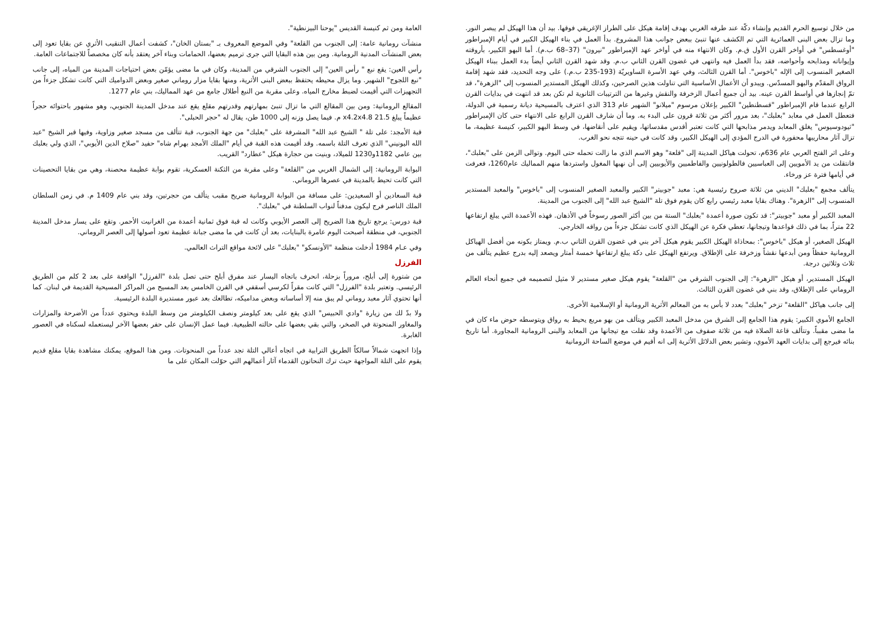من خلال توسيع الحرم القديم وإنشاء دكّة عند طرفه الغربي بهدف إقامة هيكل على الطراز الإغريقي فوقها. بيد أن هذا الهيكل لم يبصر النور. وما تزال بعض البنى العمائرية التي تم الكشف عنها تنبئ ببعض جوانب هذا المشروع. بدأ العمل في بناء الهيكل الكبير في أيام الإمبراطور "أوغسطس" في أواخر القرن الأول ق.م. وكان الانتهاء منه في أواخر عهد الإمبراطور "نيرون" (37–68 ب.م). أما البهو الكبير، بأروقته وإيواناته ومذابحه وأحواضه، فقد بدأ العمل فيه وانتهى في غضون القرن الثاني ب.م. وقد شهد القرن الثاني أيضاً بدء العمل ببناء الهيكل الصغير المنسوب إلى الإله "باخوس". أما القرن الثالث، وفي عهد الأسرة الساويريّة (193-235 ب.م.) على وجه التحديد، فقد شهد إقامة الرواق المقدّم والبهو المسدّس. ويبدو أن الأعمال الأساسية التي تناولت هذين الصرحين، وكذلك الهيكل المستدير المنسوب إلى "الزهرة"، قد تمّ إنجازها في أواسط القرن عينه. بيد أن جميع أعمال الزخرفة والنقش وغيرها من الترتيبات الثانوية لم تكن بعد قد انتهت في بدايات القرن الرابع عندما قام الإمبراطور "قسطنطين" الكبير بإعلان مرسوم "ميلانو" الشهير عام 313 الذي اعترف بالمسيحية ديانة رسمية في الدولة، فتعطل العمل في معابد "بعلبك"، بعد مرور أكثر من ثلاثة قرون على البدء به. وما أن شارف القرن الرابع على الانتهاء حتى كان الإمبراطور "ثيودوسيوس" يغلق المعابد ويدمر مذابحها التي كانت تعتبر أقدس مقدساتها، ويقيم على أنقاضها، في وسط البهو الكبير، كنيسة عظيمة، ما تزال آثار محاريبها محفورة في الدرج المؤدي إلى الهيكل الكبير، وقد كانت في حينه تتجه نحو الغرب.
وعلى اثر الفتح العربي عام 636م، تحولت هياكل المدينة إلى "قلعة" وهو الاسم الذي ما زالت تحمله حتى اليوم. وتوالى الزمن على "بعلبك"، فانتقلت من يد الأمويين إلى العباسيين فالطولونيين والفاطميين والأيوبيين إلى أن نهبها المغول واستردها منهم المماليك عام1260، فعرفت في أيامها فترة عز ورخاء.
يتألف مجمع "بعلبك" الديني من ثلاثة صروح رئيسية هي: معبد "جوبيتر" الكبير والمعبد الصغير المنسوب إلى "باخوس" والمعبد المستدير المنسوب إلى "الزهرة". وهناك بقايا معبد رئيسي رابع كان يقوم فوق تلة "الشيخ عبد الله" إلى الجنوب من المدينة.
المعبد الكبير أو معبد "جوبيتر": قد تكون صورة أعمدة "بعلبك" الستة من بين أكثر الصور رسوخاً في الأذهان. فهذه الأعمدة التي يبلغ ارتفاعها 22 متراً، بما في ذلك قواعدها وتيجانها، تعطي فكرة عن الهيكل الذي كانت تشكل جزءاً من رواقه الخارجي.
الهيكل الصغير، أو هيكل "باخوس": بمحاذاة الهيكل الكبير يقوم هيكل آخر بني في غضون القرن الثاني ب.م. ويمتاز بكونه من أفضل الهياكل الرومانية حفظاً ومن أبدعها نقشاً وزخرفة على الإطلاق. ويرتفع الهيكل على دكة يبلغ ارتفاعها خمسة أمتار ويصعد إليه بدرج عظيم يتألف من ثلاث وثلاثين درجة.
الهيكل المستدير، أو هيكل "الزهرة": إلى الجنوب الشرقي من "القلعة" يقوم هيكل صغير مستدير لا مثيل لتصميمه في جميع أنحاء العالم الروماني على الإطلاق، وقد بني في غضون القرن الثالث.
إلى جانب هياكل "القلعة" تزخر "بعلبك" بعدد لا بأس به من المعالم الأثرية الرومانية أو الإسلامية الأخرى.
الجامع الأموي الكبير: يقوم هذا الجامع إلى الشرق من مدخل المعبد الكبير ويتألف من بهو مربع يحيط به رواق ويتوسطه حوض ماء كان في ما مضى مقبباً. وتتألف قاعة الصلاة فيه من ثلاثة صفوف من الأعمدة وقد نقلت مع تيجانها من المعابد والبنى الرومانية المجاورة. أما تاريخ بنائه فيرجع إلى بدايات العهد الأموي، وتشير بعض الدلائل الأثرية إلى انه أقيم في موضع الساحة الرومانية
العامة ومن ثم كنيسة القديس "يوحنا البيزنطية".
منشآت رومانية عامة: إلى الجنوب من القلعة" وفي الموضع المعروف بـ "بستان الخان"، كشفت أعمال التنقيب الأثري عن بقايا تعود إلى بعض المنشآت المدنية الرومانية. ومن بين هذه البقايا التي جرى ترميم بعضها، الحمامات وبناء آخر يعتقد بأنه كان مخصصاً للاجتماعات العامة.
رأس العين: يقع نبع " رأس العين" إلى الجنوب الشرقي من المدينة، وكان في ما مضى يؤمّن بعض احتياجات المدينة من المياه، إلى جانب "نبع اللجوج" الشهير. وما يزال محيطه يحتفظ ببعض البنى الأثرية، ومنها بقايا مزار روماني صغير وبعض الدواميك التي كانت تشكل جزءاً من التجهيزات التي أقيمت لضبط مخارج المياه. وعلى مقربة من النبع أطلال جامع من عهد المماليك، بني عام 1277.
المقالع الرومانية: ومن بين المقالع التي ما تزال تنبئ بمهارتهم وقدرتهم مقلع يقع عند مدخل المدينة الجنوبي، وهو مشهور باحتوائه حجراً عظيماً يبلغ 21.5 x4.2x4.8 م. فيما يصل وزنه إلى 1000 طن، يقال له "حجر الحبلى".
قبة الأمجد: على تلة " الشيخ عبد الله" المشرفة على "بعلبك" من جهة الجنوب، قبة تتألف من مسجد صغير وزاوية، وفيها قبر الشيخ "عبد الله اليونيني" الذي تعرف التلة باسمه. وقد أقيمت هذه القبة في أيام "الملك الأمجد بهرام شاه" حفيد "صلاح الدين الأيوبي"، الذي ولي بعلبك بين عامي 1182و1230 للميلاد، وبنيت من حجارة هيكل "عطارد" القريب.
البوابة الرومانية: إلى الشمال الغربي من "القلعة" وعلى مقربة من الثكنة العسكرية، تقوم بوابة عظيمة محصنة، وهي من بقايا التحصينات التي كانت تحيط بالمدينة في عصرها الروماني.
قبة السعادين أو السعيدين: على مسافة من البوابة الرومانية ضريح مقبب يتألف من حجرتين، وقد بني عام 1409 م. في زمن السلطان الملك الناصر فرج ليكون مدفناً لنواب السلطنة في "بعلبك".
قبة دورس: يرجع تاريخ هذا الضريح إلى العصر الأيوبي وكانت له قبة فوق ثمانية أعمدة من الغرانيت الأحمر. وتقع على يسار مدخل المدينة الجنوبي، في منطقة أصبحت اليوم عامرة بالبنايات، بعد أن كانت في ما مضى جبانة عظيمة تعود أصولها إلى العصر الروماني.
وفي عـام 1984 أدخلت منظمة "الأونسكو" "بعلبك" على لائحة مواقع التراث العالمي.
الفرزل
من شتورة إلى أبلح، مروراً بزحلة، انحرف باتجاه اليسار عند مفرق أبلح حتى تصل بلدة "الفرزل" الواقعة على بعد 2 كلم من الطريق الرئيسي. وتعتبر بلدة "الفرزل" التي كانت مقراً لكرسي أسقفي في القرن الخامس بعد المسيح من المراكز المسيحية القديمة في لبنان. كما أنها تحتوي آثار معبد روماني لم يبق منه إلا أساساته وبعض مداميكه، تطالعك بعد عبور مستديرة البلدة الرئيسية.
ولا بدّ لك من زيارة "وادي الحبيس" الذي يقع على بعد كيلومتر ونصف الكيلومتر من وسط البلدة ويحتوي عدداً من الأضرحة والمزارات والمغاور المنحوتة في الصخر، والتي بقي بعضها على حالته الطبيعية. فيما عمل الإنسان على حفر بعضها الآخر ليستعمله لسكناه في العصور الغابرة.
وإذا اتجهت شمالاً سالكاً الطريق الترابية في اتجاه أعالي التلة تجد عدداً من المنحوتات. ومن هذا الموقع، يمكنك مشاهدة بقايا مقلع قديم يقوم على التلة المواجهة حيث ترك النحاتون القدماء آثار أعمالهم التي حوّلت المكان على ما